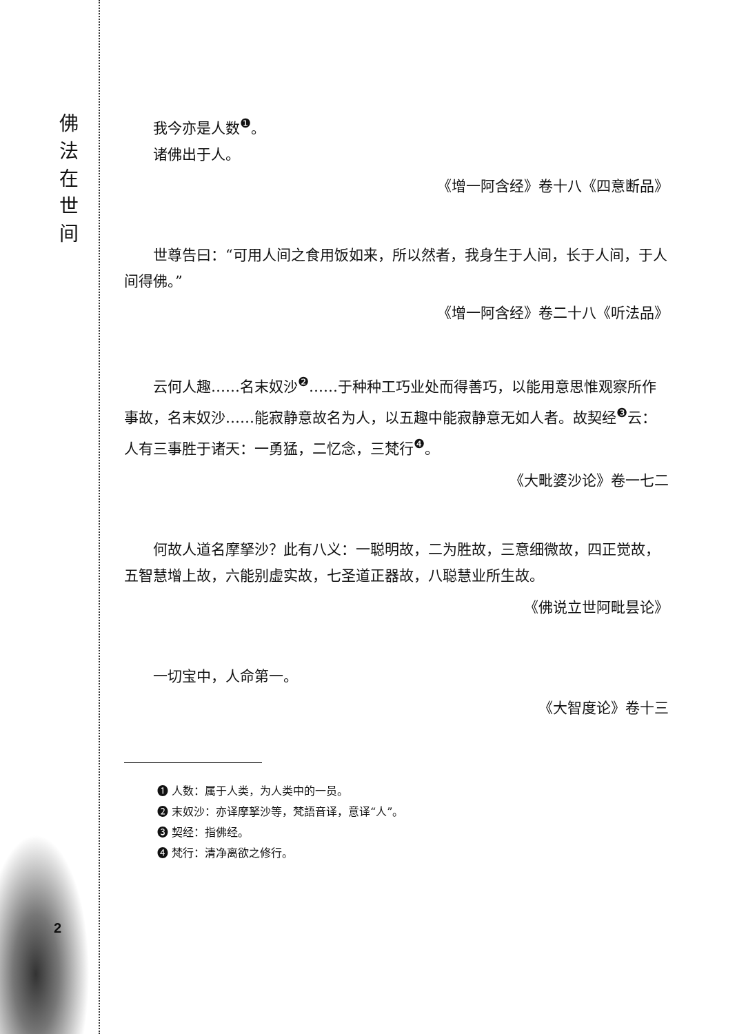佛
法
在
世
间
2
我今亦是人数<sup>❶</sup>。
诸佛出于人。
《增一阿含经》卷十八《四意断品》
世尊告曰：“可用人间之食用饭如来，所以然者，我身生于人间，长于人间，于人间得佛。”
《增一阿含经》卷二十八《听法品》
云何人趣……名末奴沙<sup>❷</sup>……于种种工巧业处而得善巧，以能用意思惟观察所作事故，名末奴沙……能寂静意故名为人，以五趣中能寂静意无如人者。故契经<sup>❸</sup>云：人有三事胜于诸天：一勇猛，二忆念，三梵行<sup>❹</sup>。
《大毗婆沙论》卷一七二
何故人道名摩拏沙？此有八义：一聪明故，二为胜故，三意细微故，四正觉故，五智慧增上故，六能别虚实故，七圣道正器故，八聪慧业所生故。
《佛说立世阿毗昙论》
一切宝中，人命第一。
《大智度论》卷十三
❶ 人数：属于人类，为人类中的一员。
❷ 末奴沙：亦译摩拏沙等，梵語音译，意译“人”。
❸ 契经：指佛经。
❹ 梵行：清净离欲之修行。